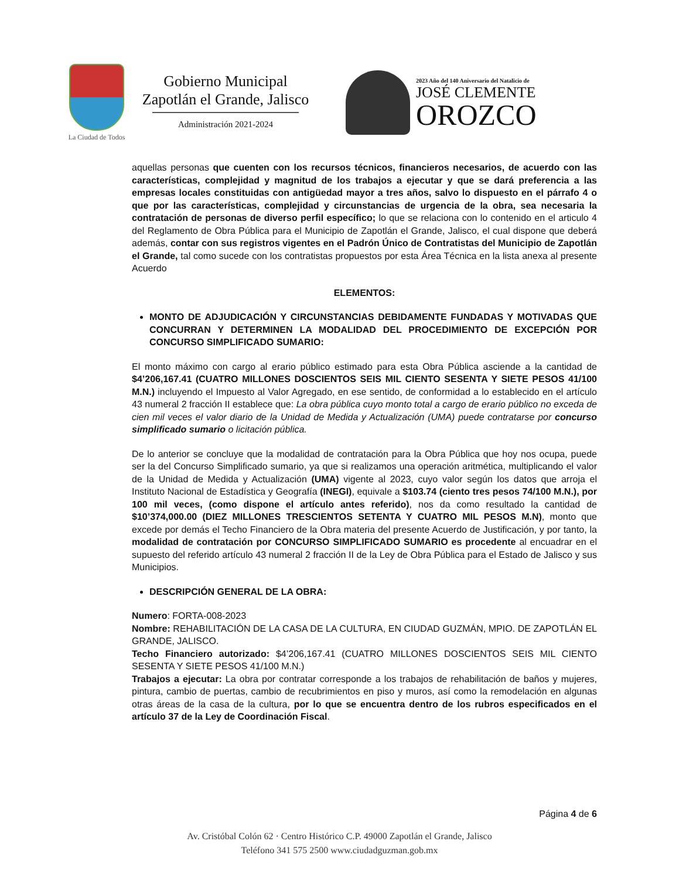La Ciudad de Todos
Gobierno Municipal
Zapotlán el Grande, Jalisco
Administración 2021-2024
2023 Año del 140 Aniversario del Natalicio de
JOSÉ CLEMENTE
OROZCO
aquellas personas que cuenten con los recursos técnicos, financieros necesarios, de acuerdo con las características, complejidad y magnitud de los trabajos a ejecutar y que se dará preferencia a las empresas locales constituidas con antigüedad mayor a tres años, salvo lo dispuesto en el párrafo 4 o que por las características, complejidad y circunstancias de urgencia de la obra, sea necesaria la contratación de personas de diverso perfil específico; lo que se relaciona con lo contenido en el articulo 4 del Reglamento de Obra Pública para el Municipio de Zapotlán el Grande, Jalisco, el cual dispone que deberá además, contar con sus registros vigentes en el Padrón Único de Contratistas del Municipio de Zapotlán el Grande, tal como sucede con los contratistas propuestos por esta Área Técnica en la lista anexa al presente Acuerdo
ELEMENTOS:
MONTO DE ADJUDICACIÓN Y CIRCUNSTANCIAS DEBIDAMENTE FUNDADAS Y MOTIVADAS QUE CONCURRAN Y DETERMINEN LA MODALIDAD DEL PROCEDIMIENTO DE EXCEPCIÓN POR CONCURSO SIMPLIFICADO SUMARIO:
El monto máximo con cargo al erario público estimado para esta Obra Pública asciende a la cantidad de $4’206,167.41 (CUATRO MILLONES DOSCIENTOS SEIS MIL CIENTO SESENTA Y SIETE PESOS 41/100 M.N.) incluyendo el Impuesto al Valor Agregado, en ese sentido, de conformidad a lo establecido en el artículo 43 numeral 2 fracción II establece que: La obra pública cuyo monto total a cargo de erario público no exceda de cien mil veces el valor diario de la Unidad de Medida y Actualización (UMA) puede contratarse por concurso simplificado sumario o licitación pública.
De lo anterior se concluye que la modalidad de contratación para la Obra Pública que hoy nos ocupa, puede ser la del Concurso Simplificado sumario, ya que si realizamos una operación aritmética, multiplicando el valor de la Unidad de Medida y Actualización (UMA) vigente al 2023, cuyo valor según los datos que arroja el Instituto Nacional de Estadística y Geografía (INEGI), equivale a $103.74 (ciento tres pesos 74/100 M.N.), por 100 mil veces, (como dispone el artículo antes referido), nos da como resultado la cantidad de $10’374,000.00 (DIEZ MILLONES TRESCIENTOS SETENTA Y CUATRO MIL PESOS M.N), monto que excede por demás el Techo Financiero de la Obra materia del presente Acuerdo de Justificación, y por tanto, la modalidad de contratación por CONCURSO SIMPLIFICADO SUMARIO es procedente al encuadrar en el supuesto del referido artículo 43 numeral 2 fracción II de la Ley de Obra Pública para el Estado de Jalisco y sus Municipios.
DESCRIPCIÓN GENERAL DE LA OBRA:
Numero: FORTA-008-2023
Nombre: REHABILITACIÓN DE LA CASA DE LA CULTURA, EN CIUDAD GUZMÁN, MPIO. DE ZAPOTLÁN EL GRANDE, JALISCO.
Techo Financiero autorizado: $4’206,167.41 (CUATRO MILLONES DOSCIENTOS SEIS MIL CIENTO SESENTA Y SIETE PESOS 41/100 M.N.)
Trabajos a ejecutar: La obra por contratar corresponde a los trabajos de rehabilitación de baños y mujeres, pintura, cambio de puertas, cambio de recubrimientos en piso y muros, así como la remodelación en algunas otras áreas de la casa de la cultura, por lo que se encuentra dentro de los rubros especificados en el artículo 37 de la Ley de Coordinación Fiscal.
Página 4 de 6
Av. Cristóbal Colón 62 · Centro Histórico C.P. 49000 Zapotlán el Grande, Jalisco
Teléfono 341 575 2500 www.ciudadguzman.gob.mx